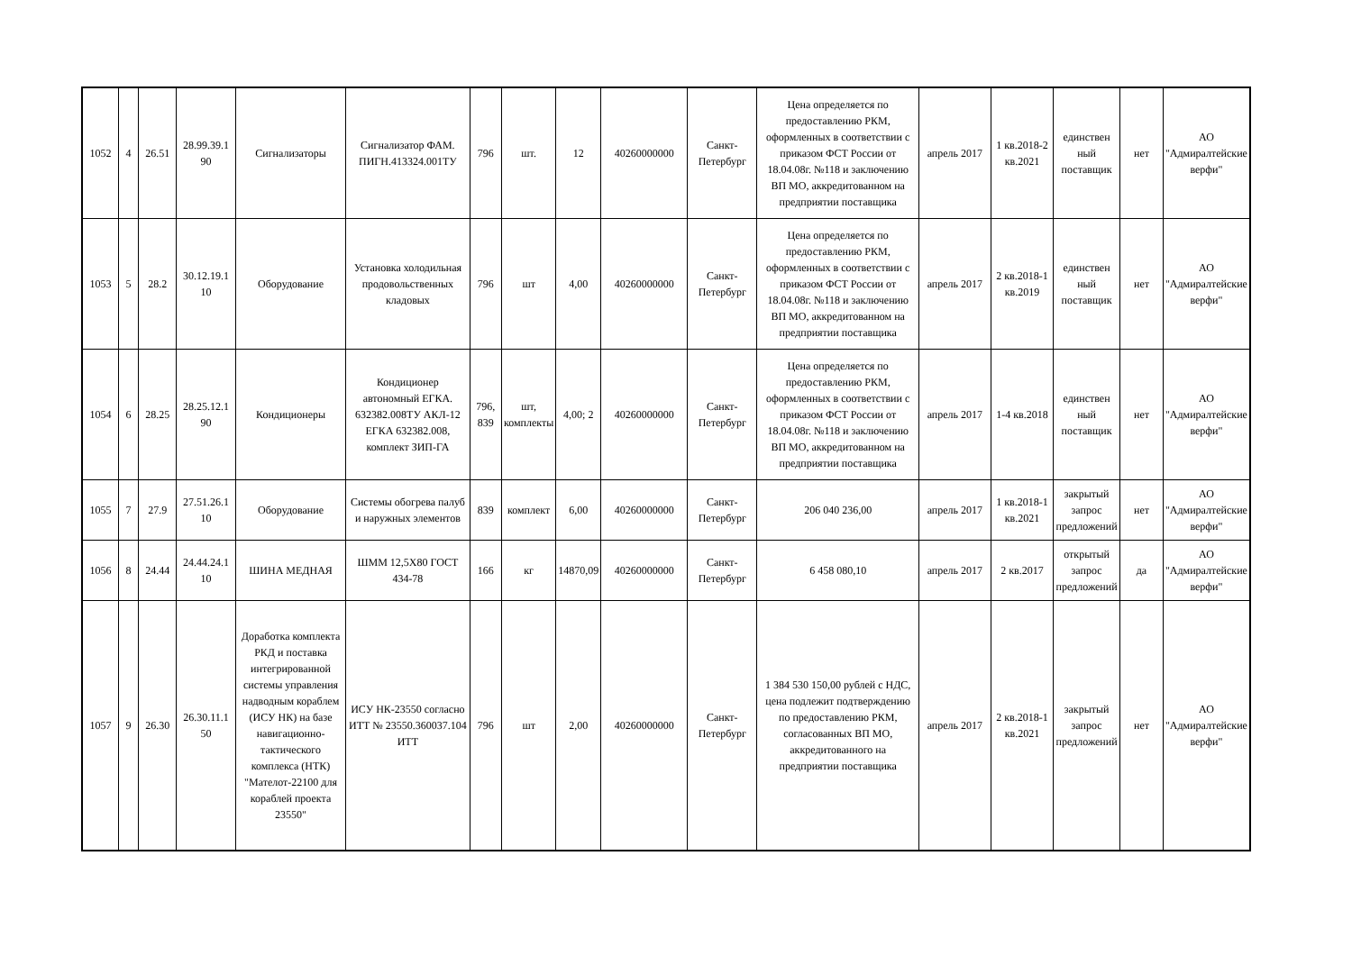| 1052 | 4 | 26.51 | 28.99.39.1 90 | Сигнализаторы | Сигнализатор ФАМ. ПИГН.413324.001ТУ | 796 | шт. | 12 | 40260000000 | Санкт-Петербург | Цена определяется по предоставлению РКМ, оформленных в соответствии с приказом ФСТ России от 18.04.08г. №118 и заключению ВП МО, аккредитованном на предприятии поставщика | апрель 2017 | 1 кв.2018-2 кв.2021 | единствен ный поставщик | нет | АО "Адмиралтейские верфи" |
| 1053 | 5 | 28.2 | 30.12.19.1 10 | Оборудование | Установка холодильная продовольственных кладовых | 796 | шт | 4,00 | 40260000000 | Санкт-Петербург | Цена определяется по предоставлению РКМ, оформленных в соответствии с приказом ФСТ России от 18.04.08г. №118 и заключению ВП МО, аккредитованном на предприятии поставщика | апрель 2017 | 2 кв.2018-1 кв.2019 | единствен ный поставщик | нет | АО "Адмиралтейские верфи" |
| 1054 | 6 | 28.25 | 28.25.12.1 90 | Кондиционеры | Кондиционер автономный ЕГКА. 632382.008ТУ АКЛ-12 ЕГКА 632382.008, комплект ЗИП-ГА | 796, 839 | шт, комплекты | 4,00; 2 | 40260000000 | Санкт-Петербург | Цена определяется по предоставлению РКМ, оформленных в соответствии с приказом ФСТ России от 18.04.08г. №118 и заключению ВП МО, аккредитованном на предприятии поставщика | апрель 2017 | 1-4 кв.2018 | единствен ный поставщик | нет | АО "Адмиралтейские верфи" |
| 1055 | 7 | 27.9 | 27.51.26.1 10 | Оборудование | Системы обогрева палуб и наружных элементов | 839 | комплект | 6,00 | 40260000000 | Санкт-Петербург | 206 040 236,00 | апрель 2017 | 1 кв.2018-1 кв.2021 | закрытый запрос предложений | нет | АО "Адмиралтейские верфи" |
| 1056 | 8 | 24.44 | 24.44.24.1 10 | ШИНА МЕДНАЯ | ШММ 12,5Х80 ГОСТ 434-78 | 166 | кг | 14870,09 | 40260000000 | Санкт-Петербург | 6 458 080,10 | апрель 2017 | 2 кв.2017 | открытый запрос предложений | да | АО "Адмиралтейские верфи" |
| 1057 | 9 | 26.30 | 26.30.11.1 50 | Доработка комплекта РКД и поставка интегрированной системы управления надводным кораблем (ИСУ НК) на базе навигационно-тактического комплекса (НТК) "Мателот-22100 для кораблей проекта 23550" | ИСУ НК-23550 согласно ИТТ № 23550.360037.104 ИТТ | 796 | шт | 2,00 | 40260000000 | Санкт-Петербург | 1 384 530 150,00 рублей с НДС, цена подлежит подтверждению по предоставлению РКМ, согласованных ВП МО, аккредитованного на предприятии поставщика | апрель 2017 | 2 кв.2018-1 кв.2021 | закрытый запрос предложений | нет | АО "Адмиралтейские верфи" |